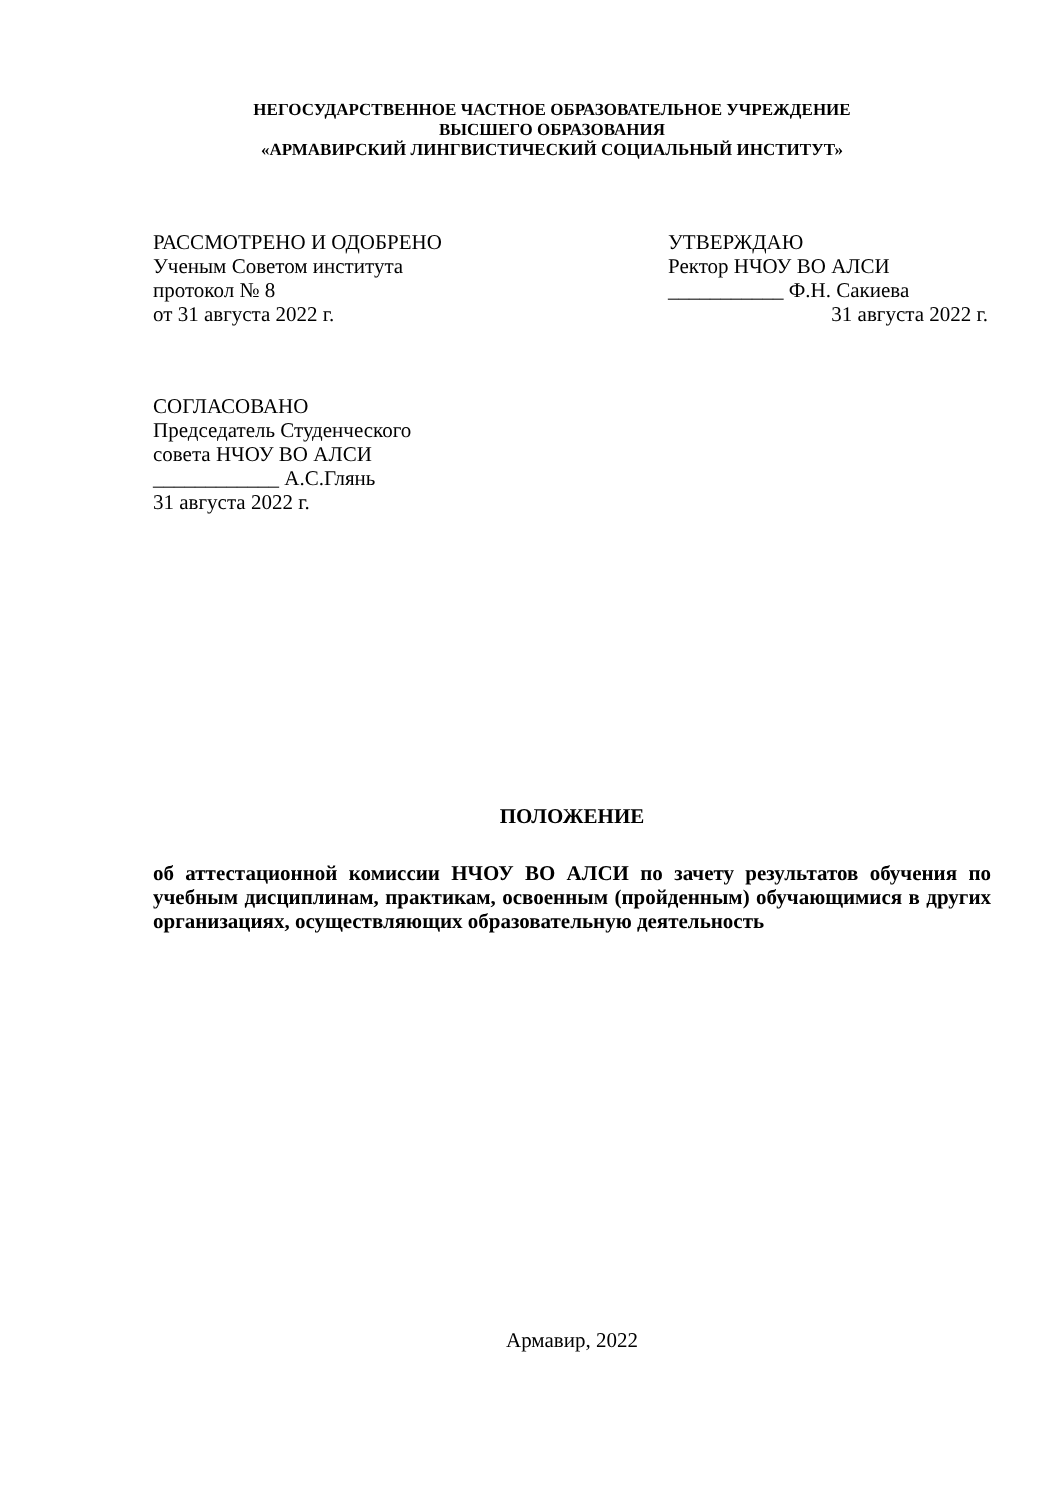НЕГОСУДАРСТВЕННОЕ ЧАСТНОЕ ОБРАЗОВАТЕЛЬНОЕ УЧРЕЖДЕНИЕ
ВЫСШЕГО ОБРАЗОВАНИЯ
«АРМАВИРСКИЙ ЛИНГВИСТИЧЕСКИЙ СОЦИАЛЬНЫЙ ИНСТИТУТ»
РАССМОТРЕНО И ОДОБРЕНО
Ученым Советом института
протокол № 8
от 31 августа 2022 г.
УТВЕРЖДАЮ
Ректор НЧОУ ВО АЛСИ
___________ Ф.Н. Сакиева
31 августа 2022 г.
СОГЛАСОВАНО
Председатель Студенческого
совета НЧОУ ВО АЛСИ
____________ А.С.Глянь
31 августа 2022 г.
ПОЛОЖЕНИЕ
об аттестационной комиссии НЧОУ ВО АЛСИ по зачету результатов обучения по учебным дисциплинам, практикам, освоенным (пройденным) обучающимися в других организациях, осуществляющих образовательную деятельность
Армавир, 2022